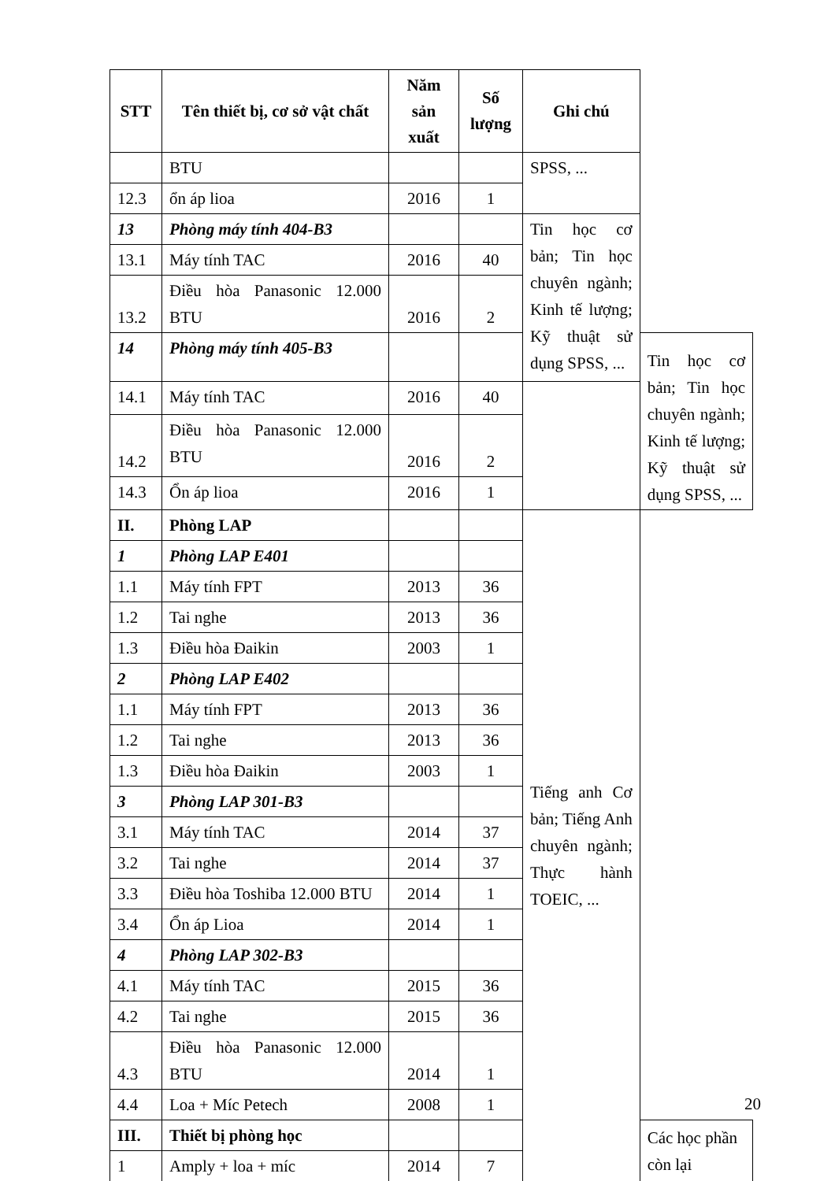| STT | Tên thiết bị, cơ sở vật chất | Năm sản xuất | Số lượng | Ghi chú | |
| --- | --- | --- | --- | --- | --- |
| | BTU | | | SPSS, ... | |
| 12.3 | ổn áp lioa | 2016 | 1 | | |
| 13 | Phòng máy tính 404-B3 | | | Tin học cơ bản; Tin học chuyên ngành; Kinh tế lượng; Kỹ thuật sử dụng SPSS, ... | |
| 13.1 | Máy tính TAC | 2016 | 40 | | |
| 13.2 | Điều hòa Panasonic 12.000 BTU | 2016 | 2 | | |
| 14 | Phòng máy tính 405-B3 | | | | Tin học cơ bản; Tin học chuyên ngành; Kinh tế lượng; Kỹ thuật sử dụng SPSS, ... |
| 14.1 | Máy tính TAC | 2016 | 40 | | |
| 14.2 | Điều hòa Panasonic 12.000 BTU | 2016 | 2 | | |
| 14.3 | Ổn áp lioa | 2016 | 1 | | |
| II. | Phòng LAP | | | Tiếng anh Cơ bản; Tiếng Anh chuyên ngành; Thực hành TOEIC, ... | |
| 1 | Phòng LAP E401 | | | | |
| 1.1 | Máy tính FPT | 2013 | 36 | | |
| 1.2 | Tai nghe | 2013 | 36 | | |
| 1.3 | Điều hòa Đaikin | 2003 | 1 | | |
| 2 | Phòng LAP E402 | | | | |
| 1.1 | Máy tính FPT | 2013 | 36 | | |
| 1.2 | Tai nghe | 2013 | 36 | | |
| 1.3 | Điều hòa Đaikin | 2003 | 1 | | |
| 3 | Phòng LAP 301-B3 | | | | |
| 3.1 | Máy tính TAC | 2014 | 37 | | |
| 3.2 | Tai nghe | 2014 | 37 | | |
| 3.3 | Điều hòa Toshiba 12.000 BTU | 2014 | 1 | | |
| 3.4 | Ổn áp Lioa | 2014 | 1 | | |
| 4 | Phòng LAP 302-B3 | | | | |
| 4.1 | Máy tính TAC | 2015 | 36 | | |
| 4.2 | Tai nghe | 2015 | 36 | | |
| 4.3 | Điều hòa Panasonic 12.000 BTU | 2014 | 1 | | |
| 4.4 | Loa + Míc Petech | 2008 | 1 | | |
| III. | Thiết bị phòng học | | | | Các học phần còn lại |
| 1 | Amply + loa + míc | 2014 | 7 | | |
20